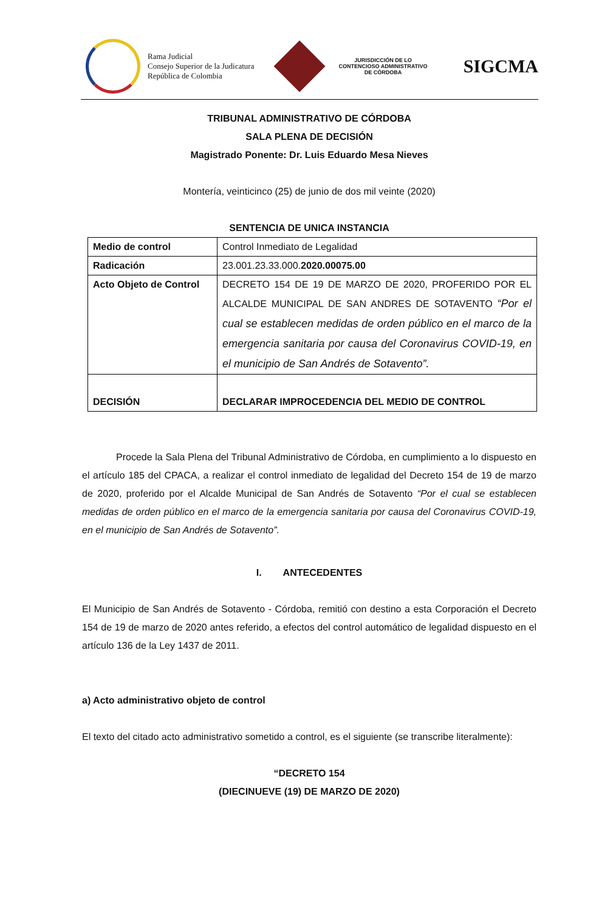Rama Judicial
Consejo Superior de la Judicatura
República de Colombia
JURISDICCIÓN DE LO
CONTENCIOSO ADMINISTRATIVO
DE CÓRDOBA
SIGCMA
TRIBUNAL ADMINISTRATIVO DE CÓRDOBA
SALA PLENA DE DECISIÓN
Magistrado Ponente: Dr. Luis Eduardo Mesa Nieves
Montería, veinticinco (25) de junio de dos mil veinte (2020)
SENTENCIA DE UNICA INSTANCIA
| Medio de control | Control Inmediato de Legalidad |
| Radicación | 23.001.23.33.000. 2020.00075.00 |
| Acto Objeto de Control | DECRETO 154 DE 19 DE MARZO DE 2020, PROFERIDO POR EL ALCALDE MUNICIPAL DE SAN ANDRES DE SOTAVENTO “Por el cual se establecen medidas de orden público en el marco de la emergencia sanitaria por causa del Coronavirus COVID-19, en el municipio de San Andrés de Sotavento”. |
| DECISIÓN | DECLARAR IMPROCEDENCIA DEL MEDIO DE CONTROL |
Procede la Sala Plena del Tribunal Administrativo de Córdoba, en cumplimiento a lo dispuesto en el artículo 185 del CPACA, a realizar el control inmediato de legalidad del Decreto 154 de 19 de marzo de 2020, proferido por el Alcalde Municipal de San Andrés de Sotavento “Por el cual se establecen medidas de orden público en el marco de la emergencia sanitaria por causa del Coronavirus COVID-19, en el municipio de San Andrés de Sotavento”.
I. ANTECEDENTES
El Municipio de San Andrés de Sotavento - Córdoba, remitió con destino a esta Corporación el Decreto 154 de 19 de marzo de 2020 antes referido, a efectos del control automático de legalidad dispuesto en el artículo 136 de la Ley 1437 de 2011.
a) Acto administrativo objeto de control
El texto del citado acto administrativo sometido a control, es el siguiente (se transcribe literalmente):
“DECRETO 154
(DIECINUEVE (19) DE MARZO DE 2020)